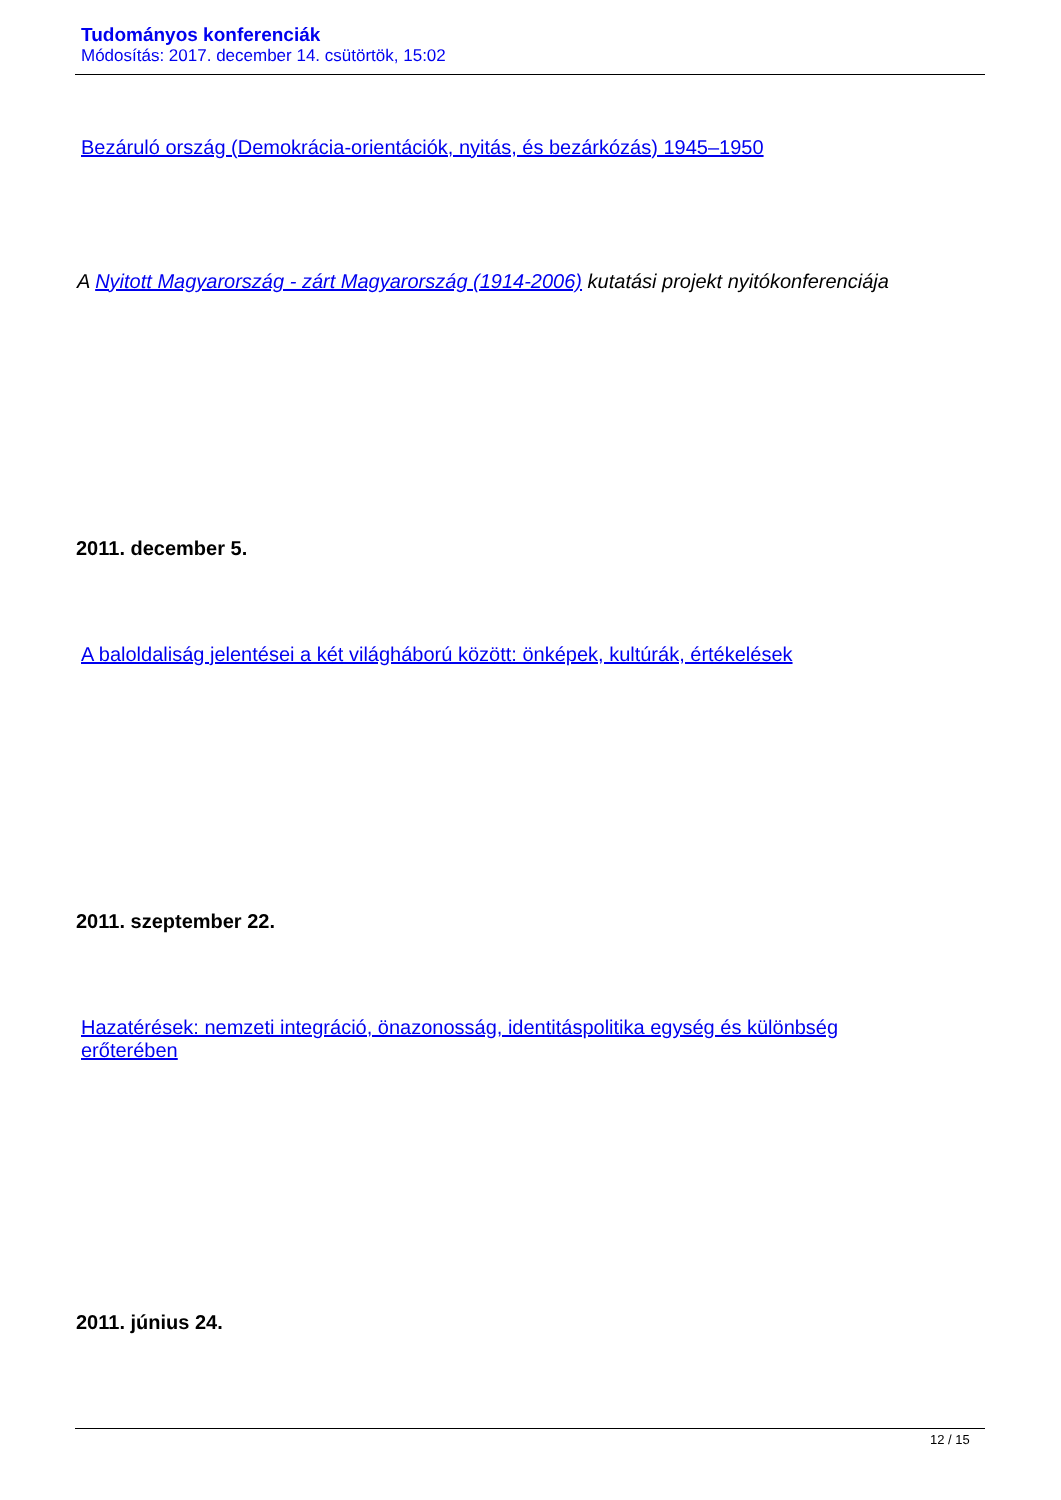Tudományos konferenciák
Módosítás: 2017. december 14. csütörtök, 15:02
Bezáruló ország (Demokrácia-orientációk, nyitás, és bezárkózás) 1945–1950
A Nyitott Magyarország - zárt Magyarország (1914-2006) kutatási projekt nyitókonferenciája
2011. december 5.
A baloldaliság jelentései a két világháború között: önképek, kultúrák, értékelések
2011. szeptember 22.
Hazatérések: nemzeti integráció, önazonosság, identitáspolitika egység és különbség erőterében
2011. június 24.
12 / 15